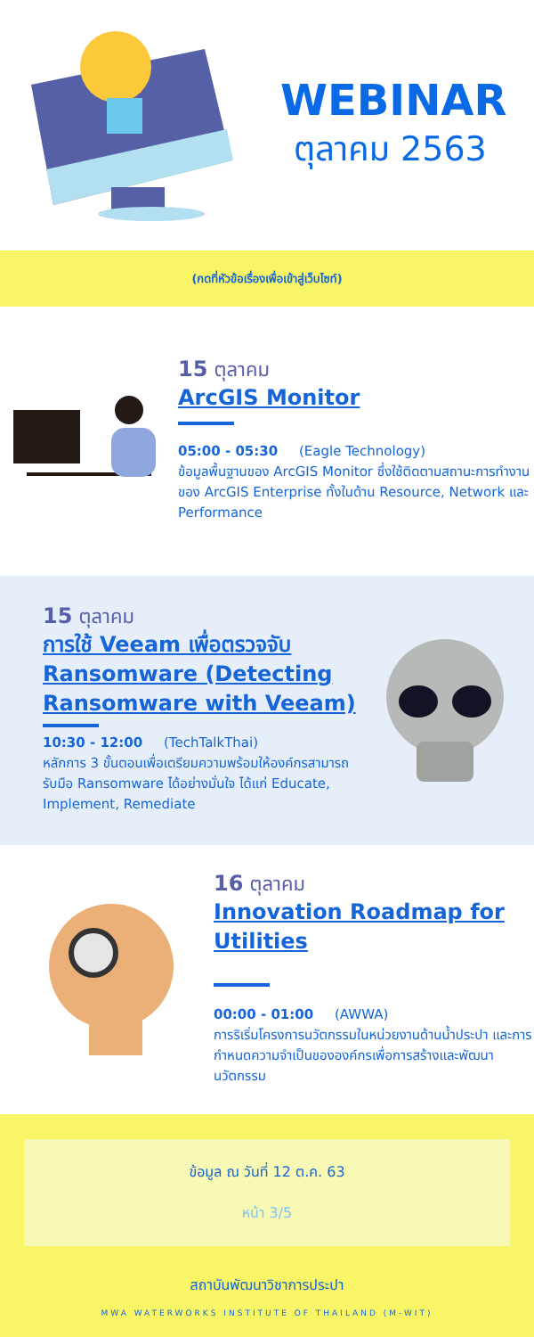WEBINAR
ตุลาคม 2563
(กดที่หัวข้อเรื่องเพื่อเข้าสู่เว็บไซท์)
15 ตุลาคม
ArcGIS Monitor
05:00 - 05:30 (Eagle Technology)
ข้อมูลพื้นฐานของ ArcGIS Monitor ซึ่งใช้ติดตามสถานะการทำงานของ ArcGIS Enterprise ทั้งในด้าน Resource, Network และ Performance
15 ตุลาคม
การใช้ Veeam เพื่อตรวจจับ Ransomware (Detecting Ransomware with Veeam)
10:30 - 12:00 (TechTalkThai)
หลักการ 3 ขั้นตอนเพื่อเตรียมความพร้อมให้องค์กรสามารถรับมือ Ransomware ได้อย่างมั่นใจ ได้แก่ Educate, Implement, Remediate
16 ตุลาคม
Innovation Roadmap for Utilities
00:00 - 01:00 (AWWA)
การริเริ่มโครงการนวัตกรรมในหน่วยงานด้านน้ำประปา และการกำหนดความจำเป็นขององค์กรเพื่อการสร้างและพัฒนานวัตกรรม
ข้อมูล ณ วันที่ 12 ต.ค. 63
หน้า 3/5
สถาบันพัฒนาวิชาการประปา
MWA WATERWORKS INSTITUTE OF THAILAND (M-WIT)